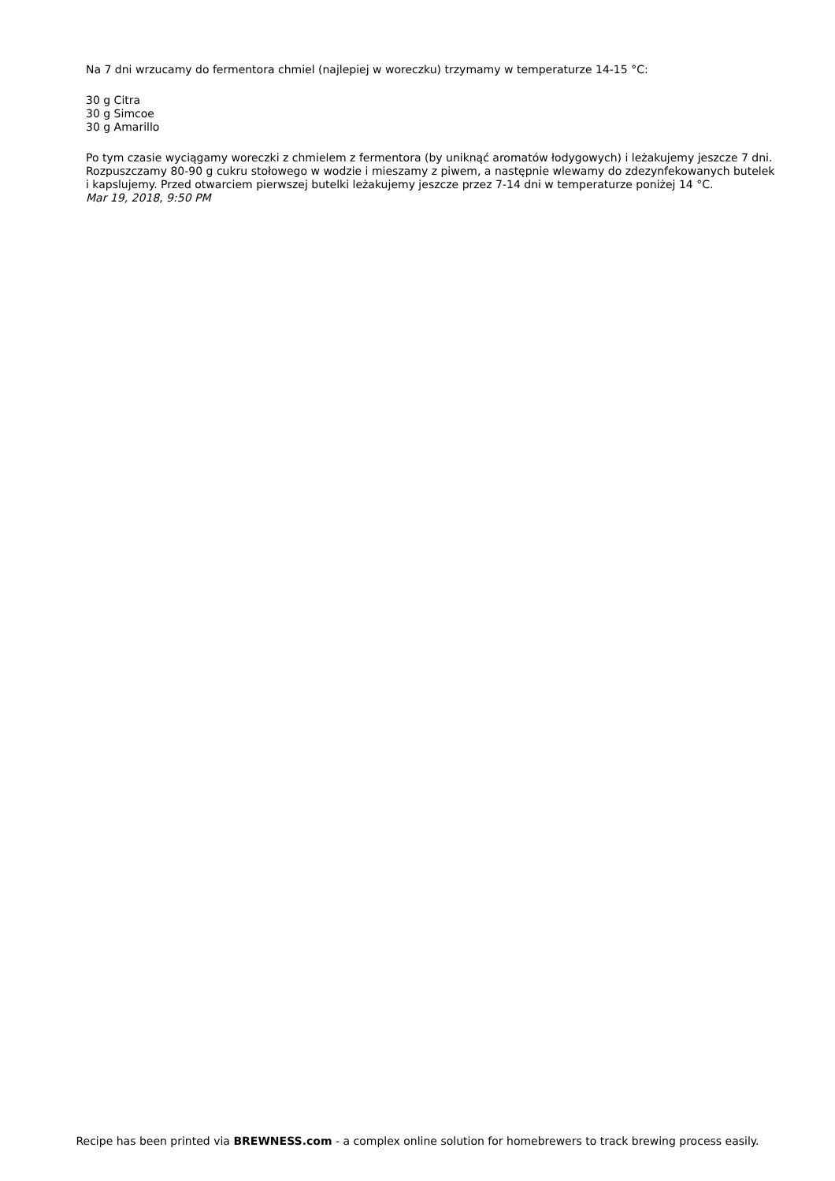Na 7 dni wrzucamy do fermentora chmiel (najlepiej w woreczku) trzymamy w temperaturze 14-15 °C:
30 g Citra
30 g Simcoe
30 g Amarillo
Po tym czasie wyciągamy woreczki z chmielem z fermentora (by uniknąć aromatów łodygowych) i leżakujemy jeszcze 7 dni.
Rozpuszczamy 80-90 g cukru stołowego w wodzie i mieszamy z piwem, a następnie wlewamy do zdezynfekowanych butelek i kapslujemy. Przed otwarciem pierwszej butelki leżakujemy jeszcze przez 7-14 dni w temperaturze poniżej 14 °C.
Mar 19, 2018, 9:50 PM
Recipe has been printed via BREWNESS.com - a complex online solution for homebrewers to track brewing process easily.